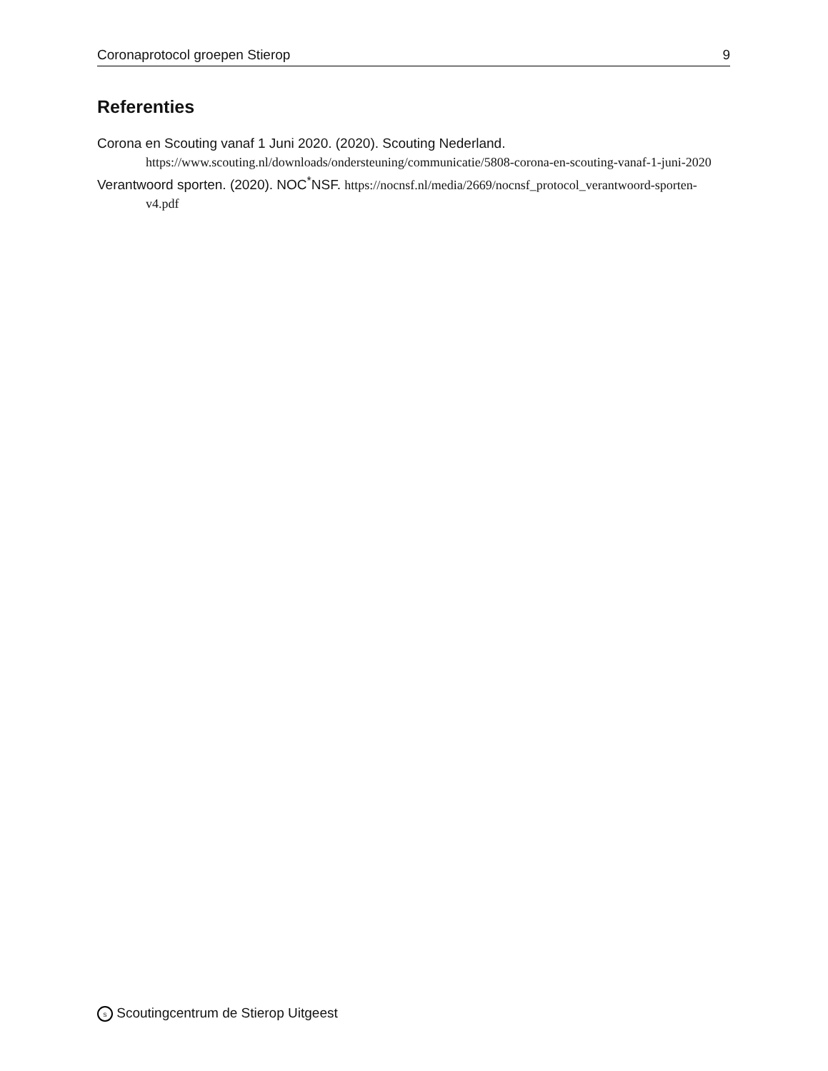Coronaprotocol groepen Stierop 9
Referenties
Corona en Scouting vanaf 1 Juni 2020. (2020). Scouting Nederland. https://www.scouting.nl/downloads/ondersteuning/communicatie/5808-corona-en-scouting-vanaf-1-juni-2020
Verantwoord sporten. (2020). NOC<sup>*</sup>NSF. https://nocnsf.nl/media/2669/nocnsf_protocol_verantwoord-sporten-v4.pdf
S Scoutingcentrum de Stierop Uitgeest